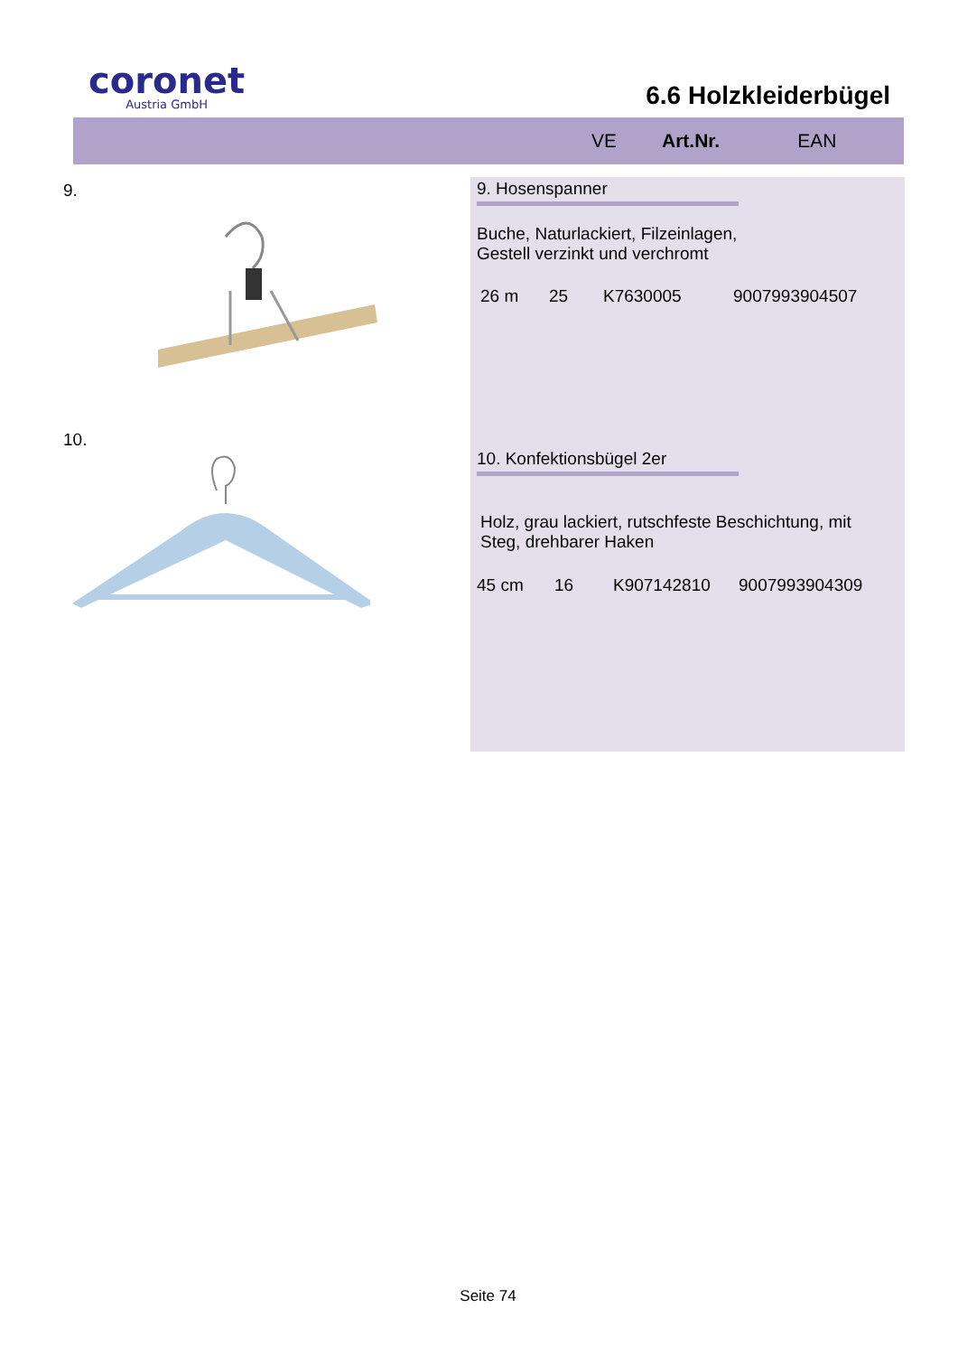coronet
Austria GmbH
6.6 Holzkleiderbügel
VE Art.Nr. EAN
9.
10.
9. Hosenspanner
Buche, Naturlackiert, Filzeinlagen,
Gestell verzinkt und verchromt
26 m 25 K7630005 9007993904507
10. Konfektionsbügel 2er
Holz, grau lackiert, rutschfeste Beschichtung, mit
Steg, drehbarer Haken
45 cm 16 K907142810 9007993904309
Seite 74